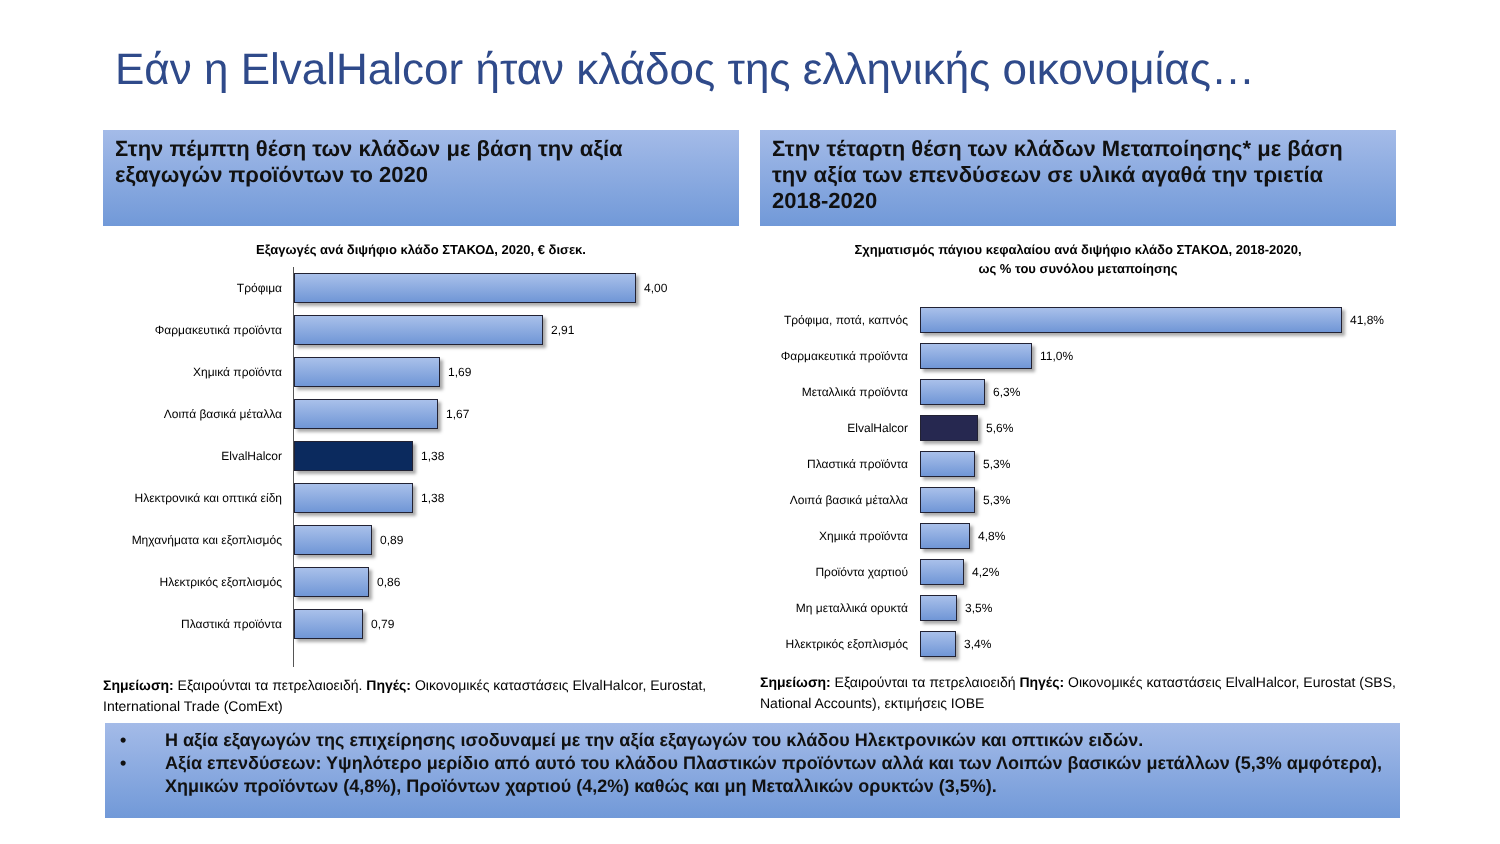Εάν η ElvalHalcor ήταν κλάδος της ελληνικής οικονομίας…
Στην πέμπτη θέση των κλάδων με βάση την αξία εξαγωγών προϊόντων το 2020
Εξαγωγές ανά διψήφιο κλάδο ΣΤΑΚΟΔ, 2020, € δισεκ.
Τρόφιμα 4,00
Φαρμακευτικά προϊόντα 2,91
Χημικά προϊόντα 1,69
Λοιπά βασικά μέταλλα 1,67
ElvalHalcor 1,38
Ηλεκτρονικά και οπτικά είδη
1,38
Μηχανήματα και εξοπλισμός 0,89
Ηλεκτρικός εξοπλισμός 0,86
Πλαστικά προϊόντα 0,79
Σημείωση: Εξαιρούνται τα πετρελαιοειδή. Πηγές: Οικονομικές καταστάσεις ElvalHalcor, Eurostat, International Trade (ComExt)
Στην τέταρτη θέση των κλάδων Μεταποίησης* με βάση την αξία των επενδύσεων σε υλικά αγαθά την τριετία 2018-2020
Σχηματισμός πάγιου κεφαλαίου ανά διψήφιο κλάδο ΣΤΑΚΟΔ, 2018-2020,
ως % του συνόλου μεταποίησης
Τρόφιμα, ποτά, καπνός 41,8%
Φαρμακευτικά προϊόντα 11,0%
Μεταλλικά προϊόντα 6,3%
ElvalHalcor 5,6%
Πλαστικά προϊόντα 5,3%
Λοιπά βασικά μέταλλα 5,3%
Χημικά προϊόντα 4,8%
Προϊόντα χαρτιού 4,2%
Μη μεταλλικά ορυκτά 3,5%
Ηλεκτρικός εξοπλισμός 3,4%
Σημείωση: Εξαιρούνται τα πετρελαιοειδή Πηγές: Οικονομικές καταστάσεις ElvalHalcor, Eurostat (SBS, National Accounts), εκτιμήσεις ΙΟΒΕ
• Η αξία εξαγωγών της επιχείρησης ισοδυναμεί με την αξία εξαγωγών του κλάδου Ηλεκτρονικών και οπτικών ειδών.
• Αξία επενδύσεων: Υψηλότερο μερίδιο από αυτό του κλάδου Πλαστικών προϊόντων αλλά και των Λοιπών βασικών μετάλλων (5,3% αμφότερα), Χημικών προϊόντων (4,8%), Προϊόντων χαρτιού (4,2%) καθώς και μη Μεταλλικών ορυκτών (3,5%).